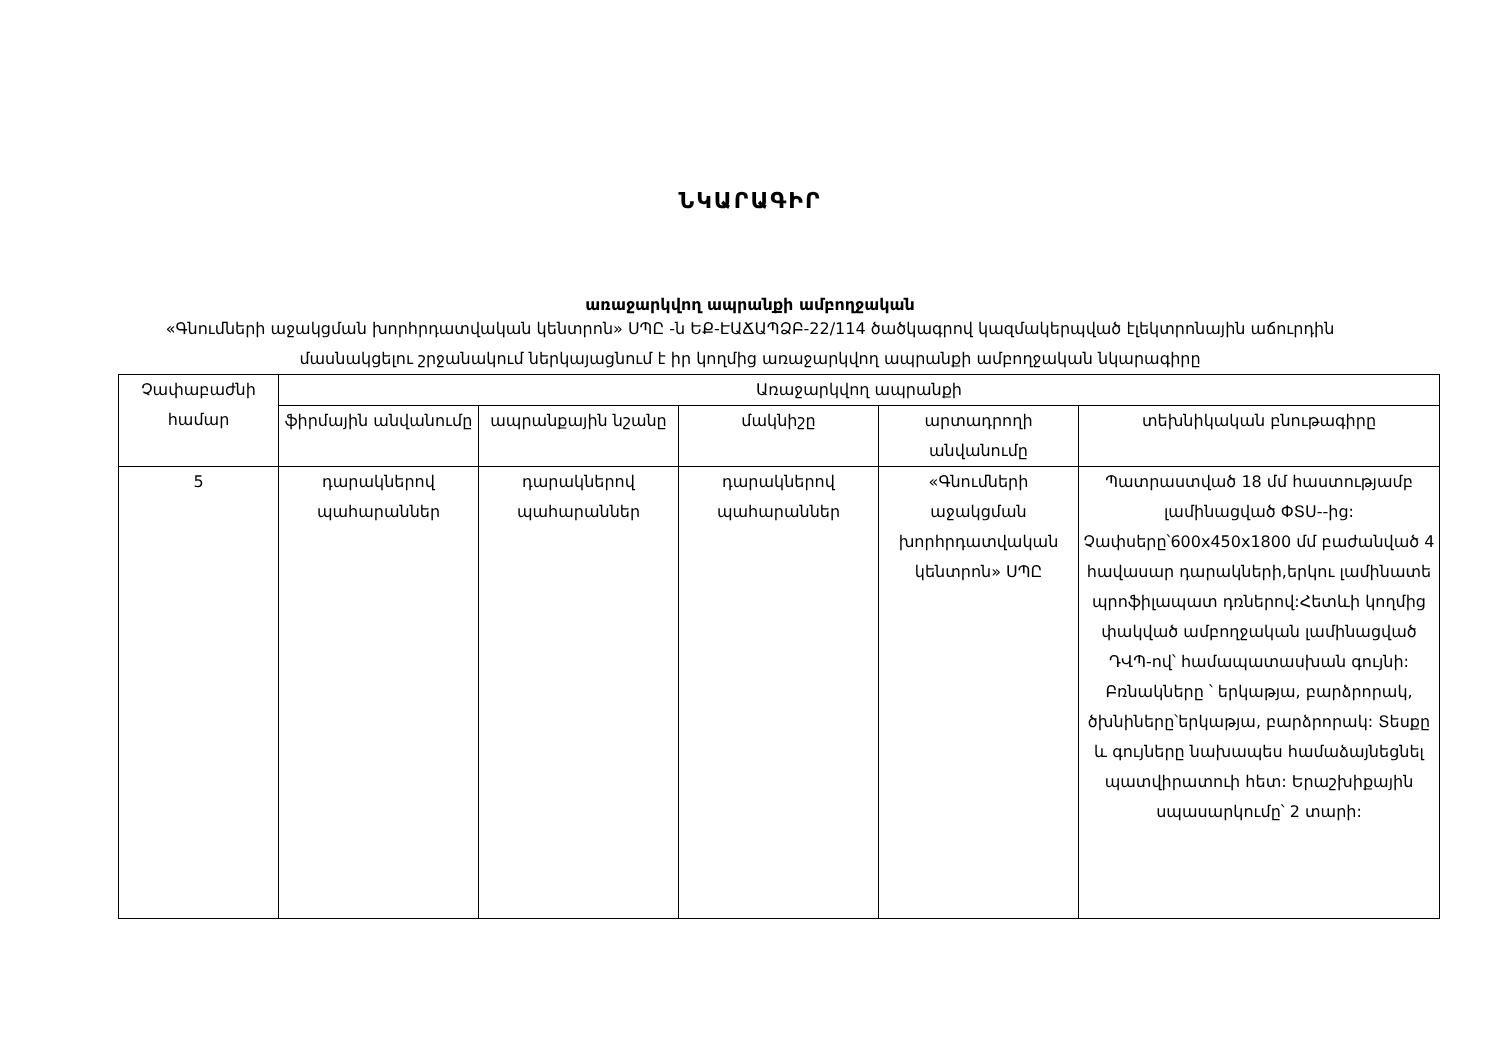ՆԿԱՐԱԳԻՐ
առաջարկվող ապրանքի ամբողջական
«Գնումների աջակցման խորհրդատվական կենտրոն» ՍՊԸ -ն ԵՔ-ԷԱՃԱՊՁԲ-22/114 ծածկագրով կազմակերպված էլեկտրոնային աճուրդին մասնակցելու շրջանակում ներկայացնում է իր կողմից առաջարկվող ապրանքի ամբողջական նկարագիրը
| Չափաբաժնի համար | Առաջարկվող ապրանքի | | | | |
| --- | --- | --- | --- | --- | --- |
| | ֆիրմային անվանումը | ապրանքային նշանը | մակնիշը | արտադրողի անվանումը | տեխնիկական բնութագիրը |
| 5 | դարակներով պահարաններ | դարակներով պահարաններ | դարակներով պահարաններ | «Գնումների աջակցման խորհրդատվական կենտրոն» ՍՊԸ | Պատրաստված 18 մմ հաստությամբ լամինացված ՓՏՍ--ից: Չափսերը՝600x450x1800 մմ բաժանված 4 հավասար դարակների,երկու լամինատե պրոֆիլապատ դռներով:Հետևի կողմից փակված ամբողջական լամինացված ԴՎՊ-ով՝ համապատասխան գույնի: Բռնակները ՝ երկաթյա, բարձրորակ, ծխնիները՝երկաթյա, բարձրորակ: Տեսքը և գույները նախապես համաձայնեցնել պատվիրատուի հետ: Երաշխիքային սպասարկումը՝ 2 տարի: |